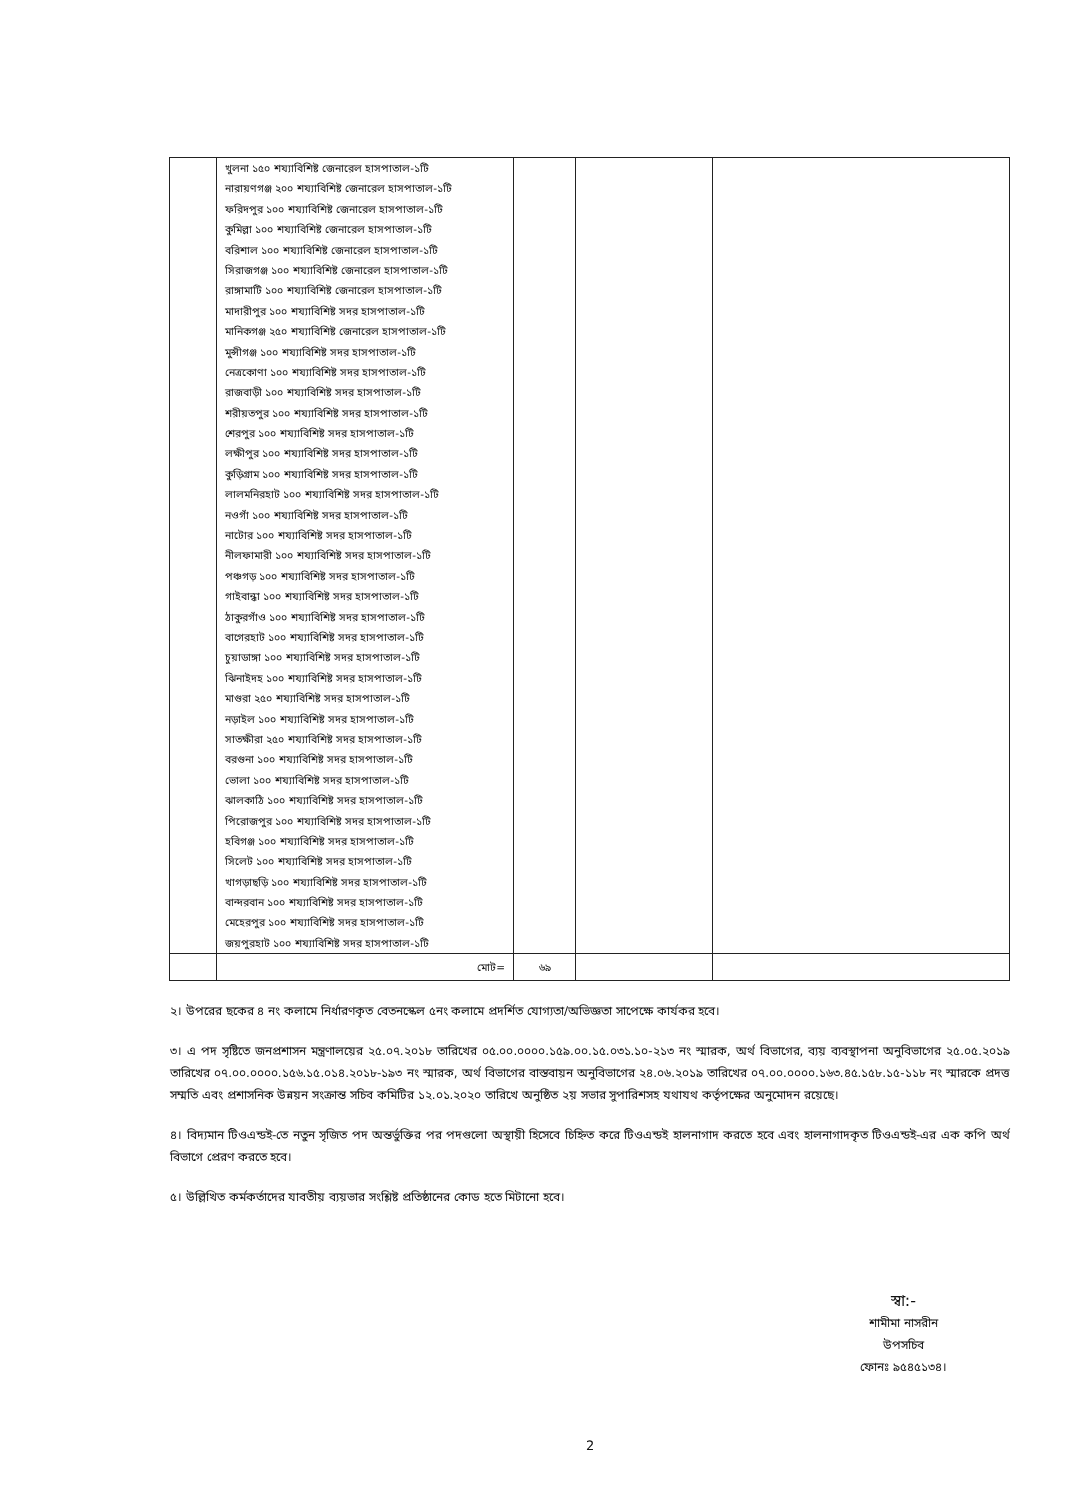| | খুলনা ১৫০ শয্যাবিশিষ্ট জেনারেল হাসপাতাল-১টি নারায়ণগঞ্জ ২০০ শয্যাবিশিষ্ট জেনারেল হাসপাতাল-১টি ফরিদপুর ১০০ শয্যাবিশিষ্ট জেনারেল হাসপাতাল-১টি কুমিল্লা ১০০ শয্যাবিশিষ্ট জেনারেল হাসপাতাল-১টি বরিশাল ১০০ শয্যাবিশিষ্ট জেনারেল হাসপাতাল-১টি সিরাজগঞ্জ ১০০ শয্যাবিশিষ্ট জেনারেল হাসপাতাল-১টি রাঙ্গামাটি ১০০ শয্যাবিশিষ্ট জেনারেল হাসপাতাল-১টি মাদারীপুর ১০০ শয্যাবিশিষ্ট সদর হাসপাতাল-১টি মানিকগঞ্জ ২৫০ শয্যাবিশিষ্ট জেনারেল হাসপাতাল-১টি মুন্সীগঞ্জ ১০০ শয্যাবিশিষ্ট সদর হাসপাতাল-১টি নেত্রকোণা ১০০ শয্যাবিশিষ্ট সদর হাসপাতাল-১টি রাজবাড়ী ১০০ শয্যাবিশিষ্ট সদর হাসপাতাল-১টি শরীয়তপুর ১০০ শয্যাবিশিষ্ট সদর হাসপাতাল-১টি শেরপুর ১০০ শয্যাবিশিষ্ট সদর হাসপাতাল-১টি লক্ষীপুর ১০০ শয্যাবিশিষ্ট সদর হাসপাতাল-১টি কুড়িগ্রাম ১০০ শয্যাবিশিষ্ট সদর হাসপাতাল-১টি লালমনিরহাট ১০০ শয্যাবিশিষ্ট সদর হাসপাতাল-১টি নওগাঁ ১০০ শয্যাবিশিষ্ট সদর হাসপাতাল-১টি নাটোর ১০০ শয্যাবিশিষ্ট সদর হাসপাতাল-১টি নীলফামারী ১০০ শয্যাবিশিষ্ট সদর হাসপাতাল-১টি পঞ্চগড় ১০০ শয্যাবিশিষ্ট সদর হাসপাতাল-১টি গাইবান্ধা ১০০ শয্যাবিশিষ্ট সদর হাসপাতাল-১টি ঠাকুরগাঁও ১০০ শয্যাবিশিষ্ট সদর হাসপাতাল-১টি বাগেরহাট ১০০ শয্যাবিশিষ্ট সদর হাসপাতাল-১টি চুয়াডাঙ্গা ১০০ শয্যাবিশিষ্ট সদর হাসপাতাল-১টি ঝিনাইদহ ১০০ শয্যাবিশিষ্ট সদর হাসপাতাল-১টি মাগুরা ২৫০ শয্যাবিশিষ্ট সদর হাসপাতাল-১টি নড়াইল ১০০ শয্যাবিশিষ্ট সদর হাসপাতাল-১টি সাতক্ষীরা ২৫০ শয্যাবিশিষ্ট সদর হাসপাতাল-১টি বরগুনা ১০০ শয্যাবিশিষ্ট সদর হাসপাতাল-১টি ভোলা ১০০ শয্যাবিশিষ্ট সদর হাসপাতাল-১টি ঝালকাঠি ১০০ শয্যাবিশিষ্ট সদর হাসপাতাল-১টি পিরোজপুর ১০০ শয্যাবিশিষ্ট সদর হাসপাতাল-১টি হবিগঞ্জ ১০০ শয্যাবিশিষ্ট সদর হাসপাতাল-১টি সিলেট ১০০ শয্যাবিশিষ্ট সদর হাসপাতাল-১টি খাগড়াছড়ি ১০০ শয্যাবিশিষ্ট সদর হাসপাতাল-১টি বান্দরবান ১০০ শয্যাবিশিষ্ট সদর হাসপাতাল-১টি মেহেরপুর ১০০ শয্যাবিশিষ্ট সদর হাসপাতাল-১টি জয়পুরহাট ১০০ শয্যাবিশিষ্ট সদর হাসপাতাল-১টি | | | |
| | মোট= | ৬৯ | | |
২। উপরের ছকের ৪ নং কলামে নির্ধারণকৃত বেতনস্কেল ৫নং কলামে প্রদর্শিত যোগ্যতা/অভিজ্ঞতা সাপেক্ষে কার্যকর হবে।
৩। এ পদ সৃষ্টিতে জনপ্রশাসন মন্ত্রণালয়ের ২৫.০৭.২০১৮ তারিখের ০৫.০০.০০০০.১৫৯.০০.১৫.০৩১.১০-২১৩ নং স্মারক, অর্থ বিভাগের, ব্যয় ব্যবস্থাপনা অনুবিভাগের ২৫.০৫.২০১৯ তারিখের ০৭.০০.০০০০.১৫৬.১৫.০১৪.২০১৮-১৯৩ নং স্মারক, অর্থ বিভাগের বাস্তবায়ন অনুবিভাগের ২৪.০৬.২০১৯ তারিখের ০৭.০০.০০০০.১৬৩.৪৫.১৫৮.১৫-১১৮ নং স্মারকে প্রদত্ত সম্মতি এবং প্রশাসনিক উন্নয়ন সংক্রান্ত সচিব কমিটির ১২.০১.২০২০ তারিখে অনুষ্ঠিত ২য় সভার সুপারিশসহ যথাযথ কর্তৃপক্ষের অনুমোদন রয়েছে।
৪। বিদ্যমান টিওএন্ডই-তে নতুন সৃজিত পদ অন্তর্ভুক্তির পর পদগুলো অস্থায়ী হিসেবে চিহ্নিত করে টিওএন্ডই হালনাগাদ করতে হবে এবং হালনাগাদকৃত টিওএন্ডই-এর এক কপি অর্থ বিভাগে প্রেরণ করতে হবে।
৫। উল্লিখিত কর্মকর্তাদের যাবতীয় ব্যয়ভার সংশ্লিষ্ট প্রতিষ্ঠানের কোড হতে মিটানো হবে।
স্বা:-
শামীমা নাসরীন
উপসচিব
ফোনঃ ৯৫৪৫১৩৪।
2